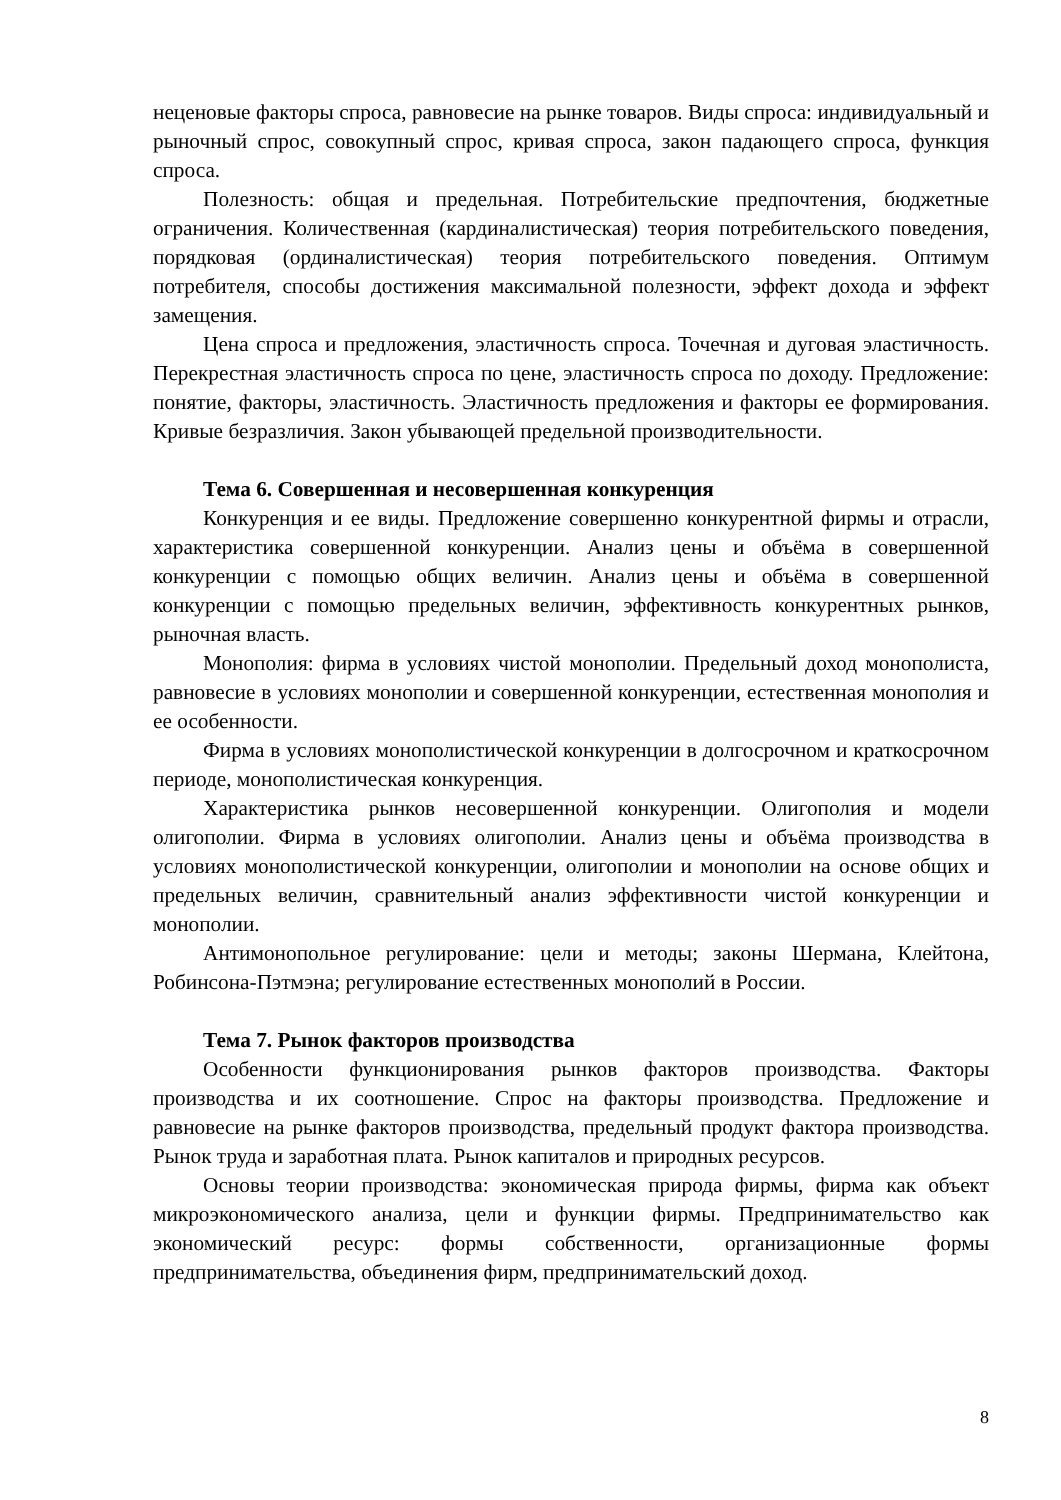неценовые факторы спроса, равновесие на рынке товаров. Виды спроса: индивидуальный и рыночный спрос, совокупный спрос, кривая спроса, закон падающего спроса, функция спроса.
Полезность: общая и предельная. Потребительские предпочтения, бюджетные ограничения. Количественная (кардиналистическая) теория потребительского поведения, порядковая (ординалистическая) теория потребительского поведения. Оптимум потребителя, способы достижения максимальной полезности, эффект дохода и эффект замещения.
Цена спроса и предложения, эластичность спроса. Точечная и дуговая эластичность. Перекрестная эластичность спроса по цене, эластичность спроса по доходу. Предложение: понятие, факторы, эластичность. Эластичность предложения и факторы ее формирования. Кривые безразличия. Закон убывающей предельной производительности.
Тема 6. Совершенная и несовершенная конкуренция
Конкуренция и ее виды. Предложение совершенно конкурентной фирмы и отрасли, характеристика совершенной конкуренции. Анализ цены и объёма в совершенной конкуренции с помощью общих величин. Анализ цены и объёма в совершенной конкуренции с помощью предельных величин, эффективность конкурентных рынков, рыночная власть.
Монополия: фирма в условиях чистой монополии. Предельный доход монополиста, равновесие в условиях монополии и совершенной конкуренции, естественная монополия и ее особенности.
Фирма в условиях монополистической конкуренции в долгосрочном и краткосрочном периоде, монополистическая конкуренция.
Характеристика рынков несовершенной конкуренции. Олигополия и модели олигополии. Фирма в условиях олигополии. Анализ цены и объёма производства в условиях монополистической конкуренции, олигополии и монополии на основе общих и предельных величин, сравнительный анализ эффективности чистой конкуренции и монополии.
Антимонопольное регулирование: цели и методы; законы Шермана, Клейтона, Робинсона-Пэтмэна; регулирование естественных монополий в России.
Тема 7. Рынок факторов производства
Особенности функционирования рынков факторов производства. Факторы производства и их соотношение. Спрос на факторы производства. Предложение и равновесие на рынке факторов производства, предельный продукт фактора производства. Рынок труда и заработная плата. Рынок капиталов и природных ресурсов.
Основы теории производства: экономическая природа фирмы, фирма как объект микроэкономического анализа, цели и функции фирмы. Предпринимательство как экономический ресурс: формы собственности, организационные формы предпринимательства, объединения фирм, предпринимательский доход.
8